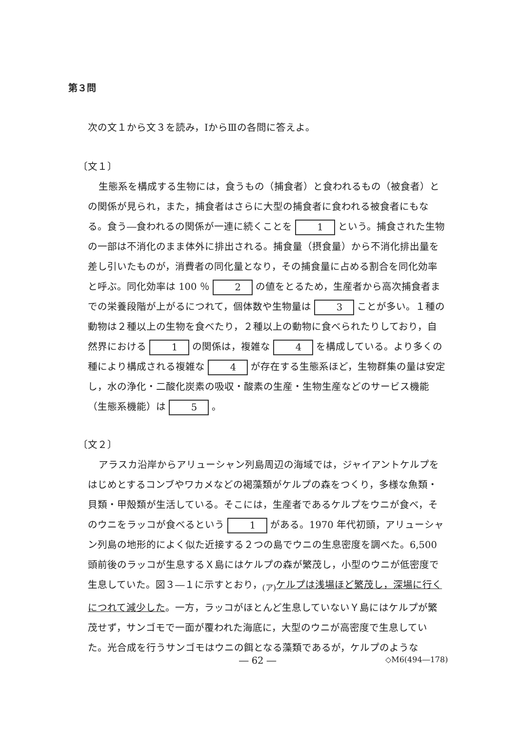第３問
次の文１から文３を読み，ⅠからⅢの各問に答えよ。
〔文１〕
生態系を構成する生物には，食うもの（捕食者）と食われるもの（被食者）との関係が見られ，また，捕食者はさらに大型の捕食者に食われる被食者にもなる。食う―食われるの関係が一連に続くことを 1 という。捕食された生物の一部は不消化のまま体外に排出される。捕食量（摂食量）から不消化排出量を差し引いたものが，消費者の同化量となり，その捕食量に占める割合を同化効率と呼ぶ。同化効率は 100 ％ 2 の値をとるため，生産者から高次捕食者までの栄養段階が上がるにつれて，個体数や生物量は 3 ことが多い。１種の動物は２種以上の生物を食べたり，２種以上の動物に食べられたりしており，自然界における 1 の関係は，複雑な 4 を構成している。より多くの種により構成される複雑な 4 が存在する生態系ほど，生物群集の量は安定し，水の浄化・二酸化炭素の吸収・酸素の生産・生物生産などのサービス機能（生態系機能）は 5 。
〔文２〕
アラスカ沿岸からアリューシャン列島周辺の海域では，ジャイアントケルプをはじめとするコンブやワカメなどの褐藻類がケルプの森をつくり，多様な魚類・貝類・甲殻類が生活している。そこには，生産者であるケルプをウニが食べ，そのウニをラッコが食べるという 1 がある。1970 年代初頭，アリューシャン列島の地形的によく似た近接する２つの島でウニの生息密度を調べた。6,500 頭前後のラッコが生息するＸ島にはケルプの森が繁茂し，小型のウニが低密度で生息していた。図３―１に示すとおり，<sub>(ア)</sub>ケルプは浅場ほど繁茂し，深場に行くにつれて減少した。一方，ラッコがほとんど生息していないＹ島にはケルプが繁茂せず，サンゴモで一面が覆われた海底に，大型のウニが高密度で生息していた。光合成を行うサンゴモはウニの餌となる藻類であるが，ケルプのような
― 62 ― ◇M6(494―178)